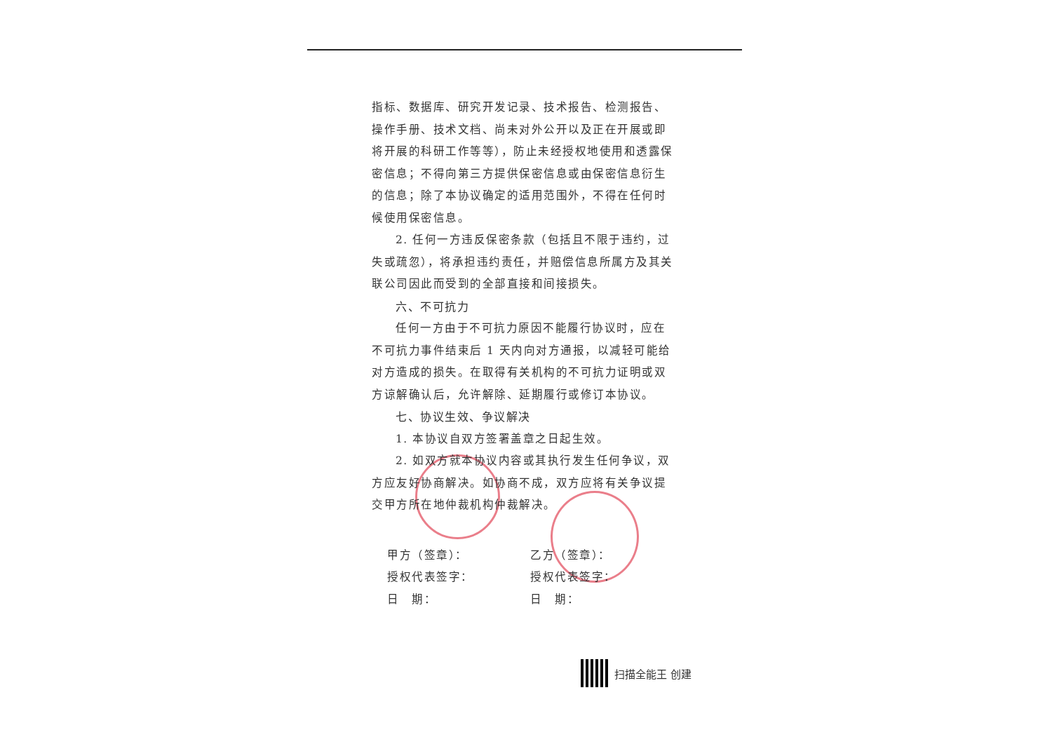指标、数据库、研究开发记录、技术报告、检测报告、操作手册、技术文档、尚未对外公开以及正在开展或即将开展的科研工作等等），防止未经授权地使用和透露保密信息；不得向第三方提供保密信息或由保密信息衍生的信息；除了本协议确定的适用范围外，不得在任何时候使用保密信息。
2. 任何一方违反保密条款（包括且不限于违约，过失或疏忽），将承担违约责任，并赔偿信息所属方及其关联公司因此而受到的全部直接和间接损失。
六、不可抗力
任何一方由于不可抗力原因不能履行协议时，应在不可抗力事件结束后 1 天内向对方通报，以减轻可能给对方造成的损失。在取得有关机构的不可抗力证明或双方谅解确认后，允许解除、延期履行或修订本协议。
七、协议生效、争议解决
1. 本协议自双方签署盖章之日起生效。
2. 如双方就本协议内容或其执行发生任何争议，双方应友好协商解决。如协商不成，双方应将有关争议提交甲方所在地仲裁机构仲裁解决。
甲方（签章）：
授权代表签字：
日　期：
乙方（签章）：
授权代表签字：
日　期：
扫描全能王 创建